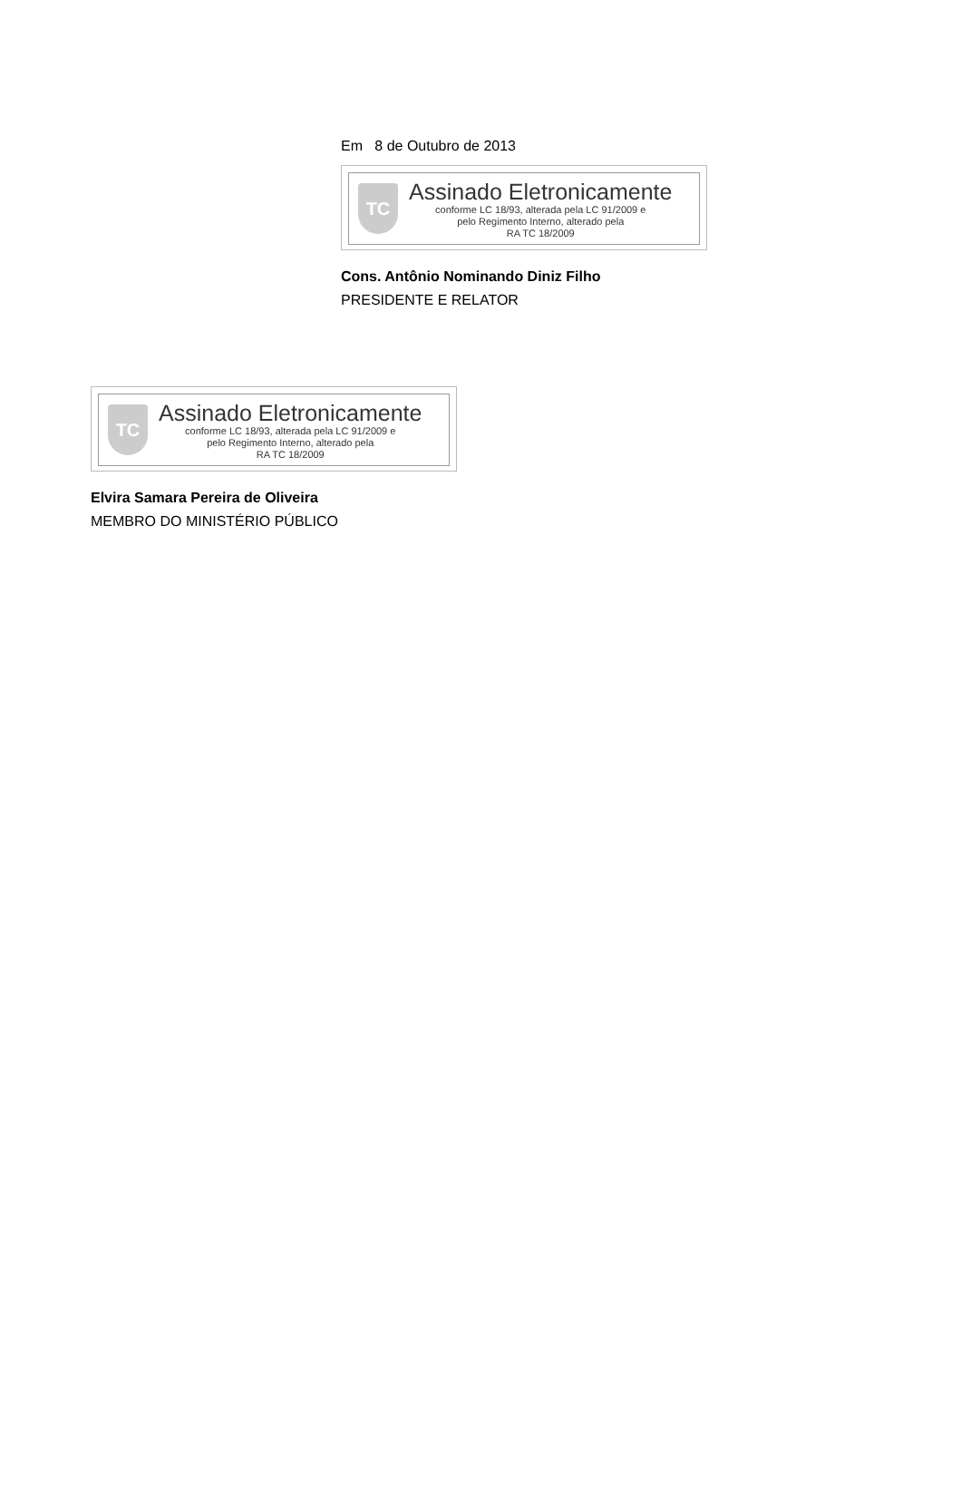Em 8 de Outubro de 2013
TC
Assinado Eletronicamente
conforme LC 18/93, alterada pela LC 91/2009 e
pelo Regimento Interno, alterado pela
RA TC 18/2009
Cons. Antônio Nominando Diniz Filho
PRESIDENTE E RELATOR
TC
Assinado Eletronicamente
conforme LC 18/93, alterada pela LC 91/2009 e
pelo Regimento Interno, alterado pela
RA TC 18/2009
Elvira Samara Pereira de Oliveira
MEMBRO DO MINISTÉRIO PÚBLICO